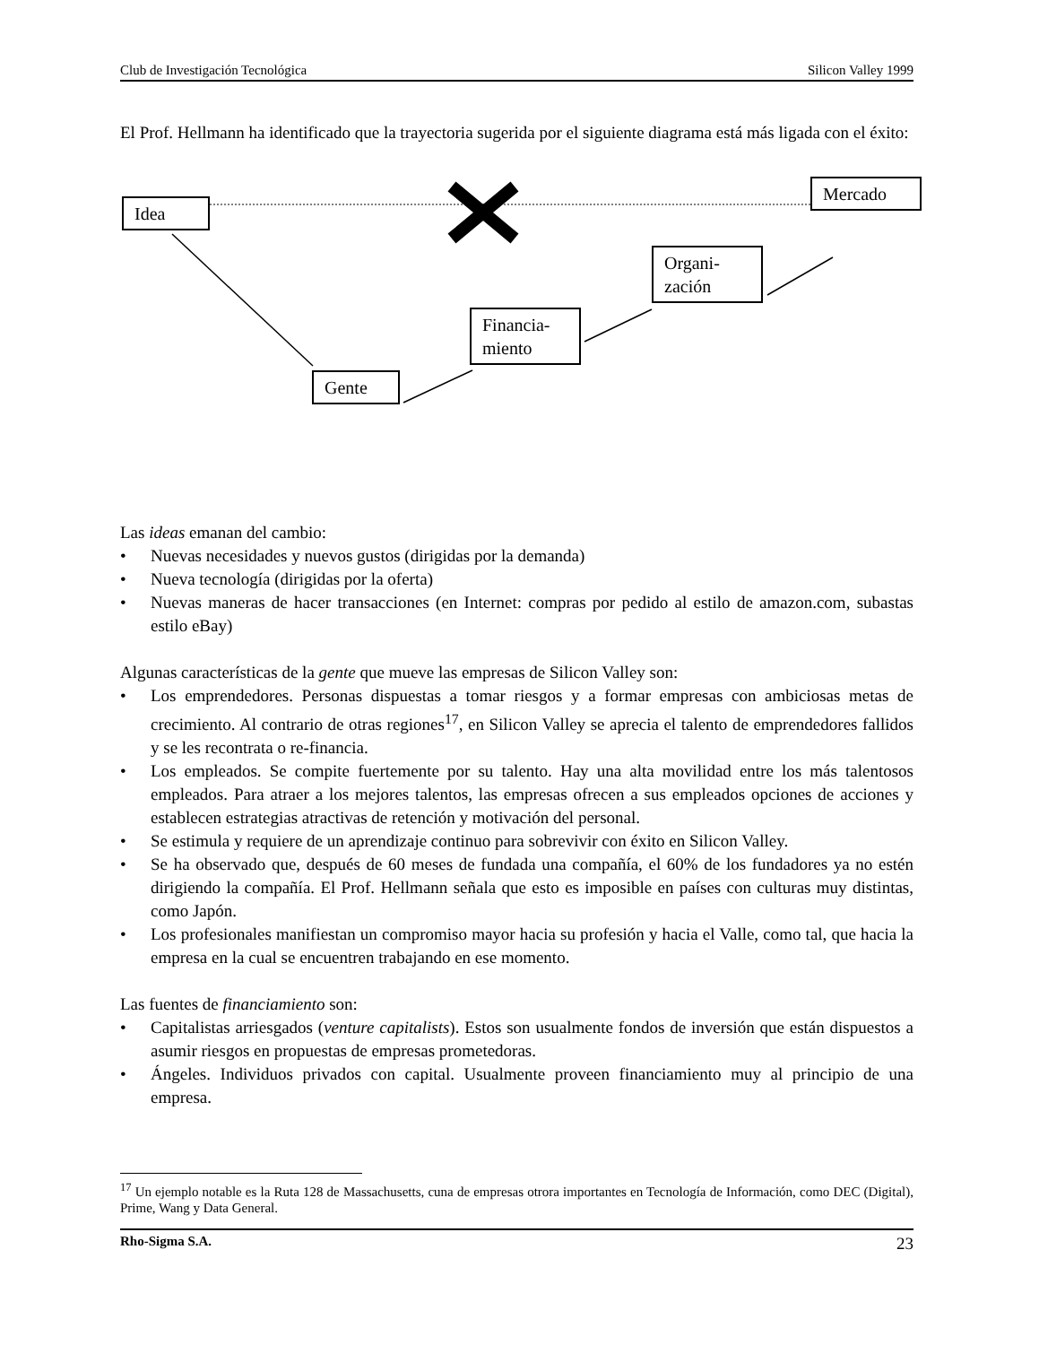Club de Investigación Tecnológica Silicon Valley 1999
El Prof. Hellmann ha identificado que la trayectoria sugerida por el siguiente diagrama está más ligada con el éxito:
Idea
Mercado
Organi-
zación
Financia-
miento
Gente
Las ideas emanan del cambio:
• Nuevas necesidades y nuevos gustos (dirigidas por la demanda)
• Nueva tecnología (dirigidas por la oferta)
• Nuevas maneras de hacer transacciones (en Internet: compras por pedido al estilo de amazon.com, subastas estilo eBay)
Algunas características de la gente que mueve las empresas de Silicon Valley son:
• Los emprendedores. Personas dispuestas a tomar riesgos y a formar empresas con ambiciosas metas de crecimiento. Al contrario de otras regiones<sup>17</sup>, en Silicon Valley se aprecia el talento de emprendedores fallidos y se les recontrata o re-financia.
• Los empleados. Se compite fuertemente por su talento. Hay una alta movilidad entre los más talentosos empleados. Para atraer a los mejores talentos, las empresas ofrecen a sus empleados opciones de acciones y establecen estrategias atractivas de retención y motivación del personal.
• Se estimula y requiere de un aprendizaje continuo para sobrevivir con éxito en Silicon Valley.
• Se ha observado que, después de 60 meses de fundada una compañía, el 60% de los fundadores ya no estén dirigiendo la compañía. El Prof. Hellmann señala que esto es imposible en países con culturas muy distintas, como Japón.
• Los profesionales manifiestan un compromiso mayor hacia su profesión y hacia el Valle, como tal, que hacia la empresa en la cual se encuentren trabajando en ese momento.
Las fuentes de financiamiento son:
• Capitalistas arriesgados (venture capitalists). Estos son usualmente fondos de inversión que están dispuestos a asumir riesgos en propuestas de empresas prometedoras.
• Ángeles. Individuos privados con capital. Usualmente proveen financiamiento muy al principio de una empresa.
<sup>17</sup> Un ejemplo notable es la Ruta 128 de Massachusetts, cuna de empresas otrora importantes en Tecnología de Información, como DEC (Digital), Prime, Wang y Data General.
Rho-Sigma S.A. 23